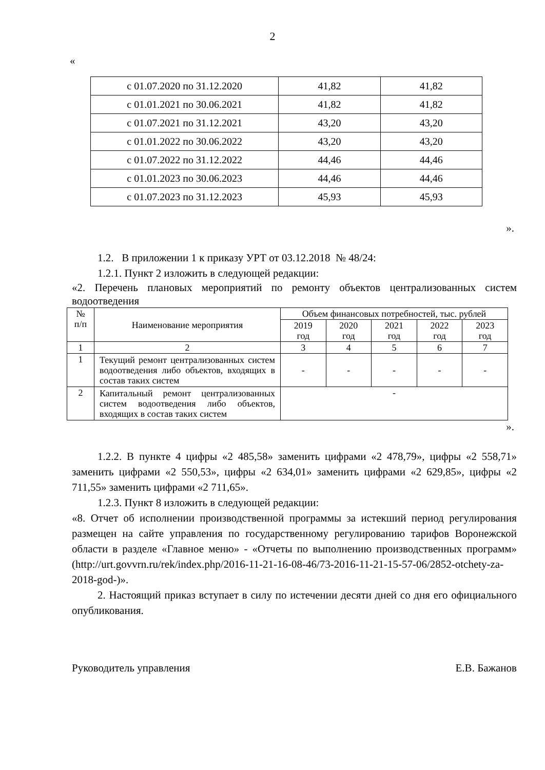2
«
| с 01.07.2020 по 31.12.2020 | 41,82 | 41,82 |
| с 01.01.2021 по 30.06.2021 | 41,82 | 41,82 |
| с 01.07.2021 по 31.12.2021 | 43,20 | 43,20 |
| с 01.01.2022 по 30.06.2022 | 43,20 | 43,20 |
| с 01.07.2022 по 31.12.2022 | 44,46 | 44,46 |
| с 01.01.2023 по 30.06.2023 | 44,46 | 44,46 |
| с 01.07.2023 по 31.12.2023 | 45,93 | 45,93 |
».
1.2. В приложении 1 к приказу УРТ от 03.12.2018 № 48/24:
1.2.1. Пункт 2 изложить в следующей редакции:
«2. Перечень плановых мероприятий по ремонту объектов централизованных систем водоотведения
| № п/п | Наименование мероприятия | Объем финансовых потребностей, тыс. рублей | | | | |
| --- | --- | --- | --- | --- | --- | --- |
| | | 2019 год | 2020 год | 2021 год | 2022 год | 2023 год |
| 1 | 2 | 3 | 4 | 5 | 6 | 7 |
| 1 | Текущий ремонт централизованных систем водоотведения либо объектов, входящих в состав таких систем | - | - | - | - | - |
| 2 | Капитальный ремонт централизованных систем водоотведения либо объектов, входящих в состав таких систем | - | | | | |
».
1.2.2. В пункте 4 цифры «2 485,58» заменить цифрами «2 478,79», цифры «2 558,71» заменить цифрами «2 550,53», цифры «2 634,01» заменить цифрами «2 629,85», цифры «2 711,55» заменить цифрами «2 711,65».
1.2.3. Пункт 8 изложить в следующей редакции:
«8. Отчет об исполнении производственной программы за истекший период регулирования размещен на сайте управления по государственному регулированию тарифов Воронежской области в разделе «Главное меню» - «Отчеты по выполнению производственных программ» (http://urt.govvrn.ru/rek/index.php/2016-11-21-16-08-46/73-2016-11-21-15-57-06/2852-otchety-za-2018-god-)».
2. Настоящий приказ вступает в силу по истечении десяти дней со дня его официального опубликования.
Руководитель управления Е.В. Бажанов